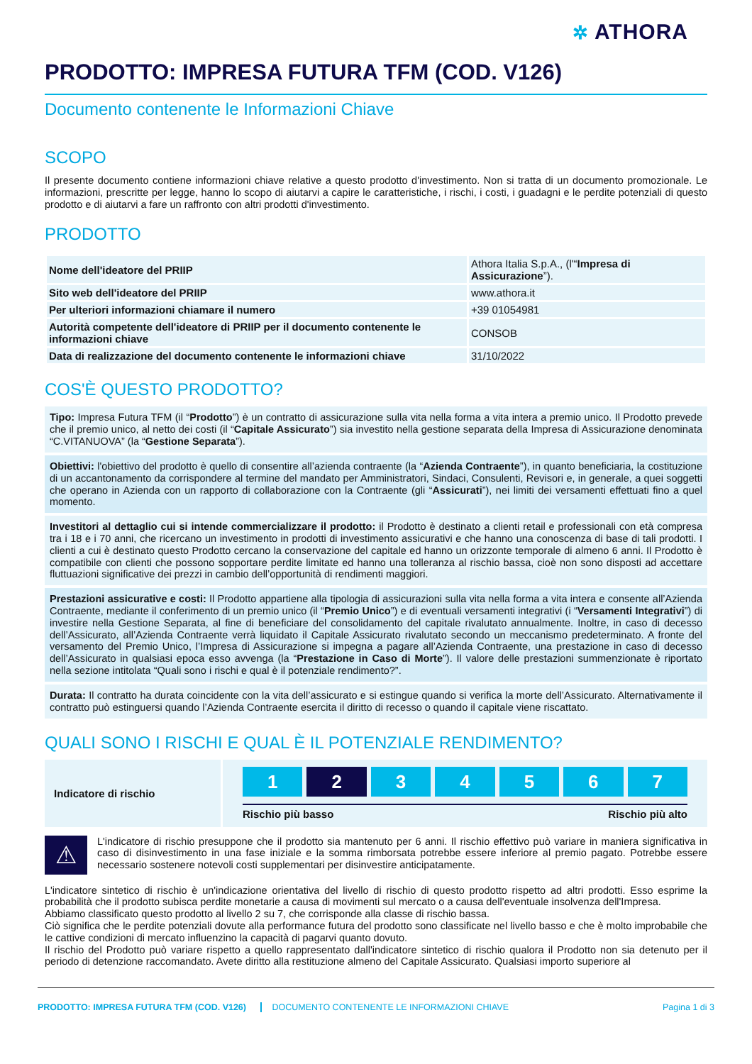✲ ATHORA
PRODOTTO: IMPRESA FUTURA TFM (COD. V126)
Documento contenente le Informazioni Chiave
SCOPO
Il presente documento contiene informazioni chiave relative a questo prodotto d'investimento. Non si tratta di un documento promozionale. Le informazioni, prescritte per legge, hanno lo scopo di aiutarvi a capire le caratteristiche, i rischi, i costi, i guadagni e le perdite potenziali di questo prodotto e di aiutarvi a fare un raffronto con altri prodotti d'investimento.
PRODOTTO
| Nome dell'ideatore del PRIIP | Athora Italia S.p.A., (l'“ Impresa di Assicurazione ”). |
| Sito web dell'ideatore del PRIIP | www.athora.it |
| Per ulteriori informazioni chiamare il numero | +39 01054981 |
| Autorità competente dell'ideatore di PRIIP per il documento contenente le informazioni chiave | CONSOB |
| Data di realizzazione del documento contenente le informazioni chiave | 31/10/2022 |
COS'È QUESTO PRODOTTO?
Tipo: Impresa Futura TFM (il “Prodotto”) è un contratto di assicurazione sulla vita nella forma a vita intera a premio unico. Il Prodotto prevede che il premio unico, al netto dei costi (il “Capitale Assicurato”) sia investito nella gestione separata della Impresa di Assicurazione denominata “C.VITANUOVA” (la “Gestione Separata”).
Obiettivi: l'obiettivo del prodotto è quello di consentire all’azienda contraente (la “Azienda Contraente”), in quanto beneficiaria, la costituzione di un accantonamento da corrispondere al termine del mandato per Amministratori, Sindaci, Consulenti, Revisori e, in generale, a quei soggetti che operano in Azienda con un rapporto di collaborazione con la Contraente (gli “Assicurati”), nei limiti dei versamenti effettuati fino a quel momento.
Investitori al dettaglio cui si intende commercializzare il prodotto: il Prodotto è destinato a clienti retail e professionali con età compresa tra i 18 e i 70 anni, che ricercano un investimento in prodotti di investimento assicurativi e che hanno una conoscenza di base di tali prodotti. I clienti a cui è destinato questo Prodotto cercano la conservazione del capitale ed hanno un orizzonte temporale di almeno 6 anni. Il Prodotto è compatibile con clienti che possono sopportare perdite limitate ed hanno una tolleranza al rischio bassa, cioè non sono disposti ad accettare fluttuazioni significative dei prezzi in cambio dell’opportunità di rendimenti maggiori.
Prestazioni assicurative e costi: Il Prodotto appartiene alla tipologia di assicurazioni sulla vita nella forma a vita intera e consente all’Azienda Contraente, mediante il conferimento di un premio unico (il “Premio Unico”) e di eventuali versamenti integrativi (i “Versamenti Integrativi”) di investire nella Gestione Separata, al fine di beneficiare del consolidamento del capitale rivalutato annualmente. Inoltre, in caso di decesso dell’Assicurato, all’Azienda Contraente verrà liquidato il Capitale Assicurato rivalutato secondo un meccanismo predeterminato. A fronte del versamento del Premio Unico, l’Impresa di Assicurazione si impegna a pagare all’Azienda Contraente, una prestazione in caso di decesso dell’Assicurato in qualsiasi epoca esso avvenga (la “Prestazione in Caso di Morte”). Il valore delle prestazioni summenzionate è riportato nella sezione intitolata “Quali sono i rischi e qual è il potenziale rendimento?”.
Durata: Il contratto ha durata coincidente con la vita dell’assicurato e si estingue quando si verifica la morte dell’Assicurato. Alternativamente il contratto può estinguersi quando l’Azienda Contraente esercita il diritto di recesso o quando il capitale viene riscattato.
QUALI SONO I RISCHI E QUAL È IL POTENZIALE RENDIMENTO?
Indicatore di rischio
1 2 3 4 5 6 7
Rischio più basso Rischio più alto
⚠
L'indicatore di rischio presuppone che il prodotto sia mantenuto per 6 anni. Il rischio effettivo può variare in maniera significativa in caso di disinvestimento in una fase iniziale e la somma rimborsata potrebbe essere inferiore al premio pagato. Potrebbe essere necessario sostenere notevoli costi supplementari per disinvestire anticipatamente.
L'indicatore sintetico di rischio è un'indicazione orientativa del livello di rischio di questo prodotto rispetto ad altri prodotti. Esso esprime la probabilità che il prodotto subisca perdite monetarie a causa di movimenti sul mercato o a causa dell'eventuale insolvenza dell'Impresa.
Abbiamo classificato questo prodotto al livello 2 su 7, che corrisponde alla classe di rischio bassa.
Ciò significa che le perdite potenziali dovute alla performance futura del prodotto sono classificate nel livello basso e che è molto improbabile che le cattive condizioni di mercato influenzino la capacità di pagarvi quanto dovuto.
Il rischio del Prodotto può variare rispetto a quello rappresentato dall'indicatore sintetico di rischio qualora il Prodotto non sia detenuto per il periodo di detenzione raccomandato. Avete diritto alla restituzione almeno del Capitale Assicurato. Qualsiasi importo superiore al
PRODOTTO: IMPRESA FUTURA TFM (COD. V126) DOCUMENTO CONTENENTE LE INFORMAZIONI CHIAVE Pagina 1 di 3